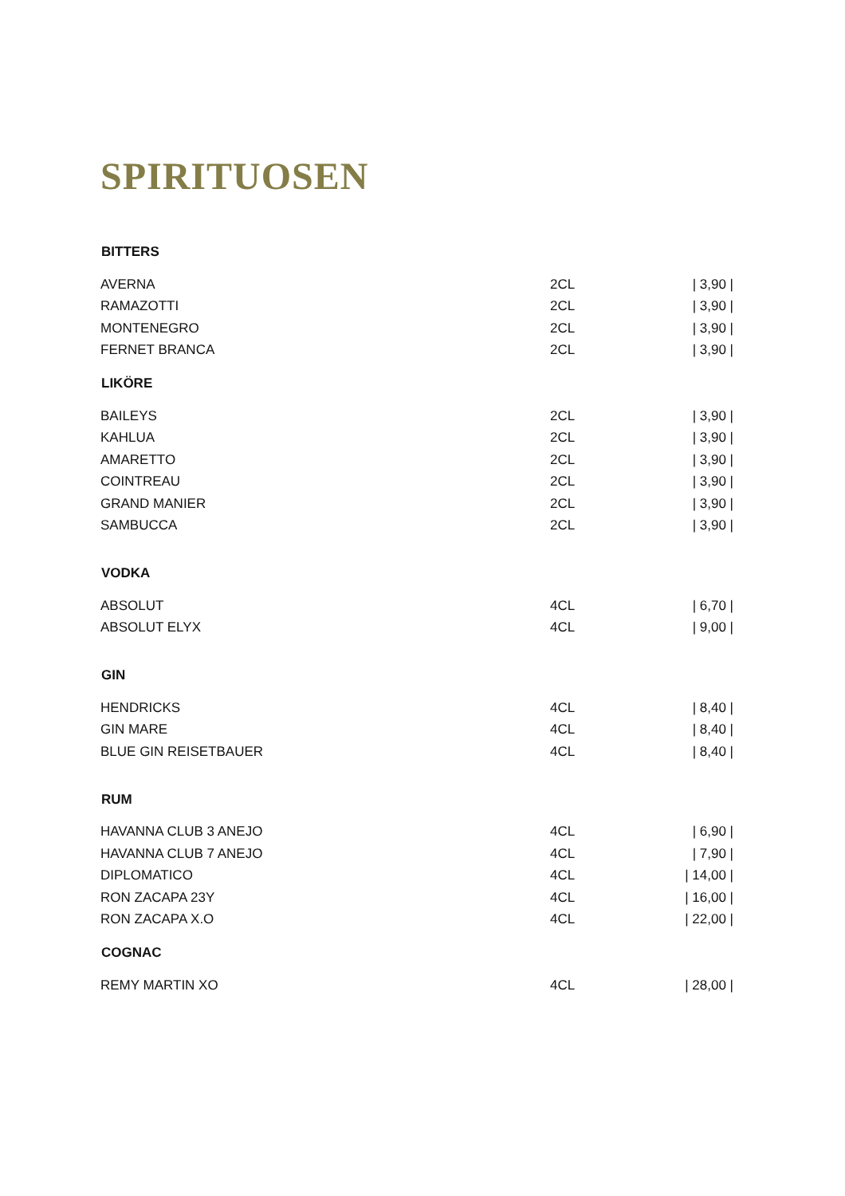SPIRITUOSEN
| BITTERS | | |
| --- | --- | --- |
| AVERNA | 2CL | / 3,90 / |
| RAMAZOTTI | 2CL | / 3,90 / |
| MONTENEGRO | 2CL | / 3,90 / |
| FERNET BRANCA | 2CL | / 3,90 / |
| LIKÖRE | | |
| BAILEYS | 2CL | / 3,90 / |
| KAHLUA | 2CL | / 3,90 / |
| AMARETTO | 2CL | / 3,90 / |
| COINTREAU | 2CL | / 3,90 / |
| GRAND MANIER | 2CL | / 3,90 / |
| SAMBUCCA | 2CL | / 3,90 / |
| VODKA | | |
| ABSOLUT | 4CL | / 6,70 / |
| ABSOLUT ELYX | 4CL | / 9,00 / |
| GIN | | |
| HENDRICKS | 4CL | / 8,40 / |
| GIN MARE | 4CL | / 8,40 / |
| BLUE GIN REISETBAUER | 4CL | / 8,40 / |
| RUM | | |
| HAVANNA CLUB 3 ANEJO | 4CL | / 6,90 / |
| HAVANNA CLUB 7 ANEJO | 4CL | / 7,90 / |
| DIPLOMATICO | 4CL | / 14,00 / |
| RON ZACAPA 23Y | 4CL | / 16,00 / |
| RON ZACAPA X.O | 4CL | / 22,00 / |
| COGNAC | | |
| REMY MARTIN XO | 4CL | / 28,00 / |